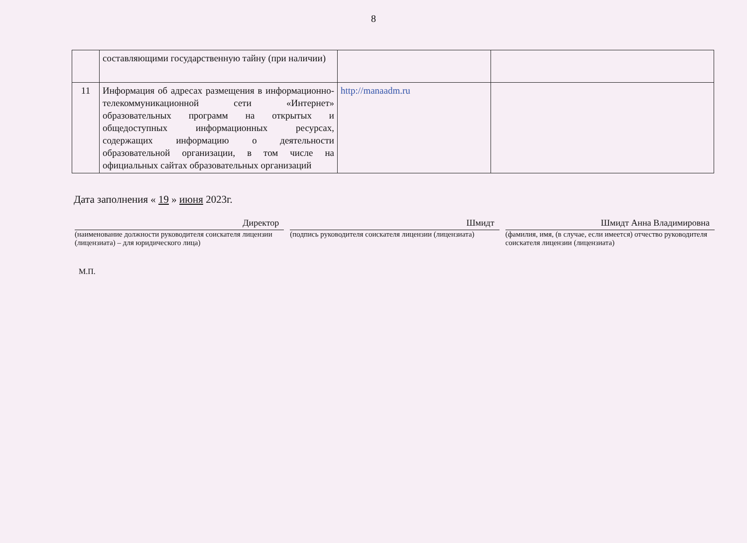8
| | составляющими государственную тайну (при наличии) | | |
| 11 | Информация об адресах размещения в информационно-телекоммуникационной сети «Интернет» образовательных программ на открытых и общедоступных информационных ресурсах, содержащих информацию о деятельности образовательной организации, в том числе на официальных сайтах образовательных организаций | http://manaadm.ru | |
Дата заполнения « 19 » июня 2023г.
Директор
(наименование должности руководителя соискателя лицензии (лицензиата) – для юридического лица)
Шмидт
(подпись руководителя соискателя лицензии (лицензиата)
Шмидт Анна Владимировна
(фамилия, имя, (в случае, если имеется) отчество руководителя соискателя лицензии (лицензиата)
М.П.